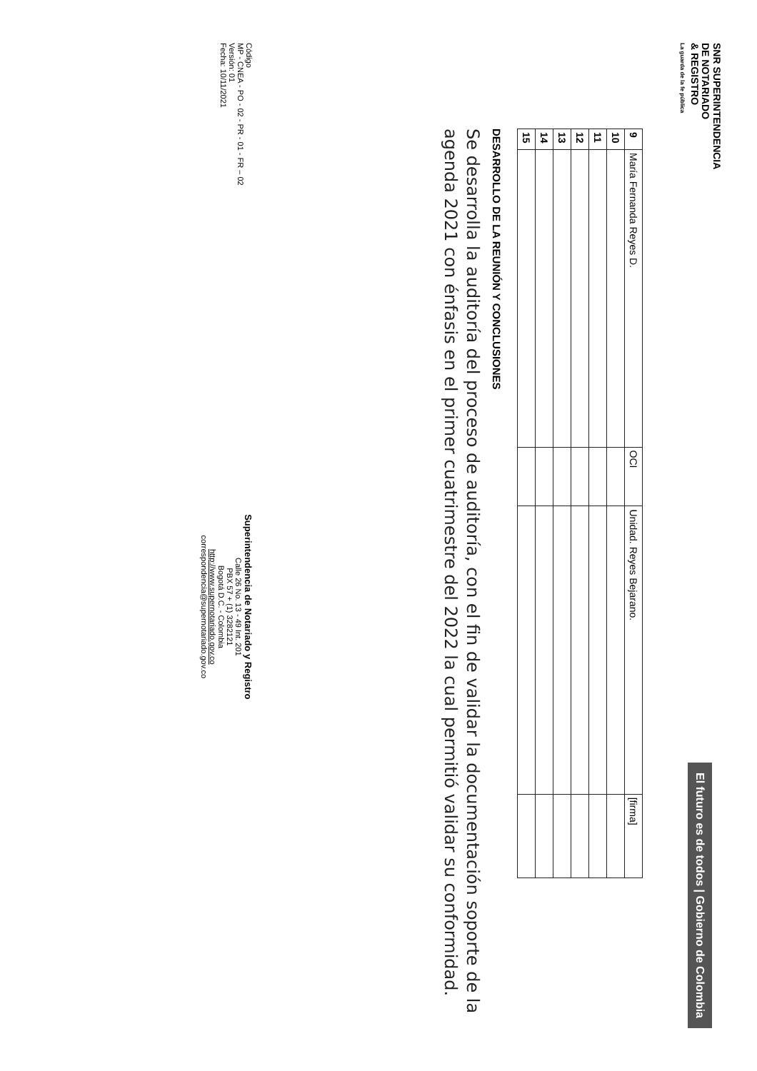SNR SUPERINTENDENCIA
DE NOTARIADO
& REGISTRO
La guarda de la fe pública
El futuro es de todos | Gobierno de Colombia
| 9 | María Fernanda Reyes D. | OCI | Unidad. Reyes Bejarano. | [firma] |
| 10 | | | | |
| 11 | | | | |
| 12 | | | | |
| 13 | | | | |
| 14 | | | | |
| 15 | | | | |
DESARROLLO DE LA REUNIÓN Y CONCLUSIONES
Se desarrolla la auditoría del proceso de auditoría, con el fin de validar la documentación soporte de la agenda 2021 con énfasis en el primer cuatrimestre del 2022 la cual permitió validar su conformidad.
Código
MP - CNEA - PO - 02 - PR - 01 - FR – 02
Versión: 01
Fecha: 10/11/2021
Superintendencia de Notariado y Registro
Calle 26 No. 13 - 49 Int. 201
PBX 57 + (1) 3282121
Bogotá D.C. - Colombia
http://www.supernotariado.gov.co
correspondencia@supernotariado.gov.co